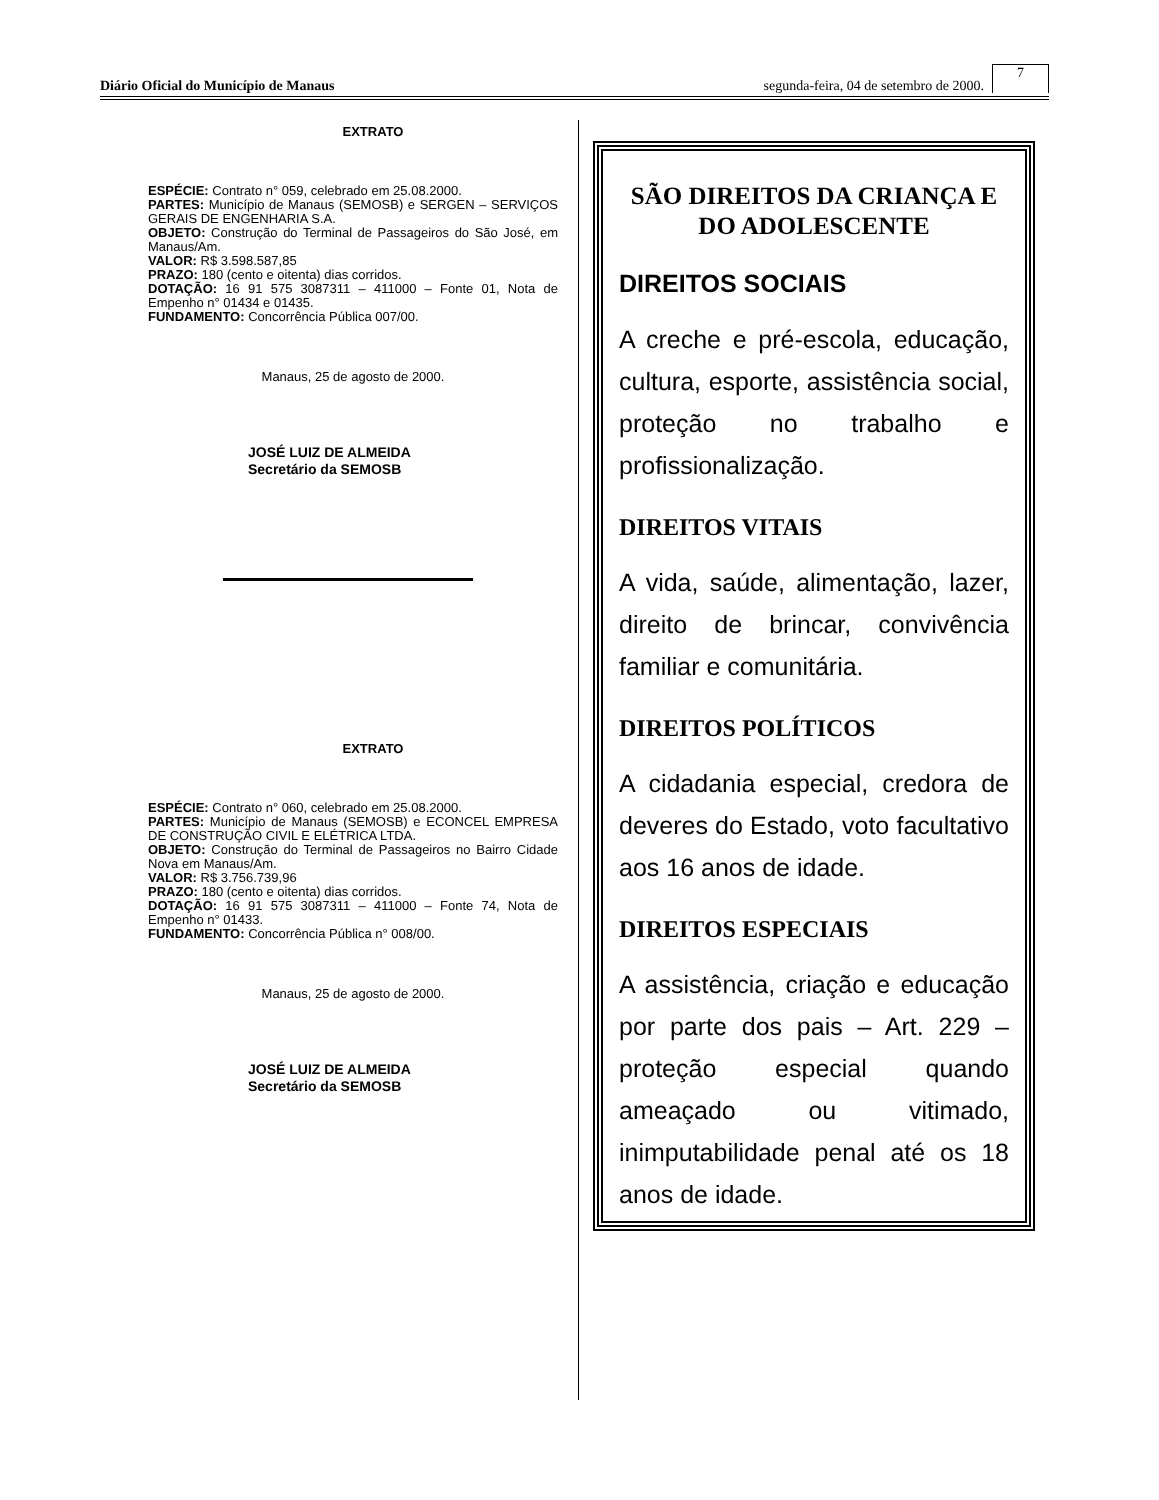Diário Oficial do Município de Manaus segunda-feira, 04 de setembro de 2000. 7
EXTRATO
ESPÉCIE: Contrato n° 059, celebrado em 25.08.2000.
PARTES: Município de Manaus (SEMOSB) e SERGEN – SERVIÇOS GERAIS DE ENGENHARIA S.A.
OBJETO: Construção do Terminal de Passageiros do São José, em Manaus/Am.
VALOR: R$ 3.598.587,85
PRAZO: 180 (cento e oitenta) dias corridos.
DOTAÇÃO: 16 91 575 3087311 – 411000 – Fonte 01, Nota de Empenho n° 01434 e 01435.
FUNDAMENTO: Concorrência Pública 007/00.
Manaus, 25 de agosto de 2000.
JOSÉ LUIZ DE ALMEIDA
Secretário da SEMOSB
EXTRATO
ESPÉCIE: Contrato n° 060, celebrado em 25.08.2000.
PARTES: Município de Manaus (SEMOSB) e ECONCEL EMPRESA DE CONSTRUÇÃO CIVIL E ELÉTRICA LTDA.
OBJETO: Construção do Terminal de Passageiros no Bairro Cidade Nova em Manaus/Am.
VALOR: R$ 3.756.739,96
PRAZO: 180 (cento e oitenta) dias corridos.
DOTAÇÃO: 16 91 575 3087311 – 411000 – Fonte 74, Nota de Empenho n° 01433.
FUNDAMENTO: Concorrência Pública n° 008/00.
Manaus, 25 de agosto de 2000.
JOSÉ LUIZ DE ALMEIDA
Secretário da SEMOSB
SÃO DIREITOS DA CRIANÇA E DO ADOLESCENTE
DIREITOS SOCIAIS
A creche e pré-escola, educação, cultura, esporte, assistência social, proteção no trabalho e profissionalização.
DIREITOS VITAIS
A vida, saúde, alimentação, lazer, direito de brincar, convivência familiar e comunitária.
DIREITOS POLÍTICOS
A cidadania especial, credora de deveres do Estado, voto facultativo aos 16 anos de idade.
DIREITOS ESPECIAIS
A assistência, criação e educação por parte dos pais – Art. 229 – proteção especial quando ameaçado ou vitimado, inimputabilidade penal até os 18 anos de idade.